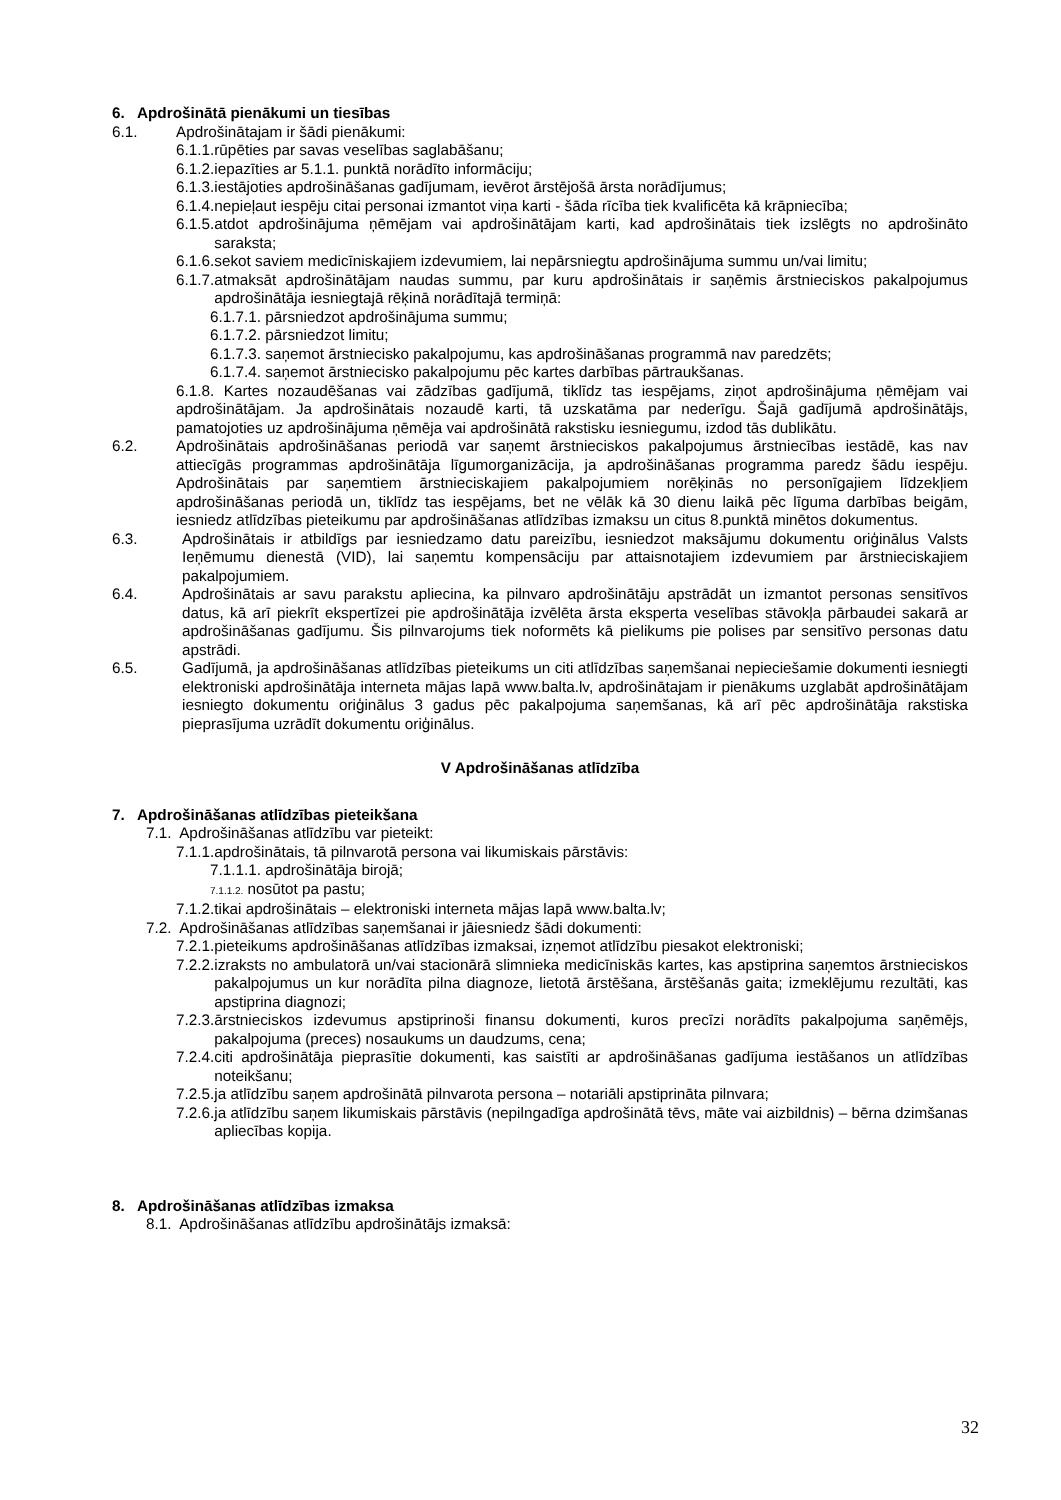6. Apdrošinātā pienākumi un tiesības
6.1. Apdrošinātajam ir šādi pienākumi:
6.1.1.rūpēties par savas veselības saglabāšanu;
6.1.2.iepazīties ar 5.1.1. punktā norādīto informāciju;
6.1.3.iestājoties apdrošināšanas gadījumam, ievērot ārstējošā ārsta norādījumus;
6.1.4.nepieļaut iespēju citai personai izmantot viņa karti - šāda rīcība tiek kvalificēta kā krāpniecība;
6.1.5. atdot apdrošinājuma ņēmējam vai apdrošinātājam karti, kad apdrošinātais tiek izslēgts no apdrošināto saraksta;
6.1.6. sekot saviem medicīniskajiem izdevumiem, lai nepārsniegtu apdrošinājuma summu un/vai limitu;
6.1.7. atmaksāt apdrošinātājam naudas summu, par kuru apdrošinātais ir saņēmis ārstnieciskos pakalpojumus apdrošinātāja iesniegtajā rēķinā norādītajā termiņā:
6.1.7.1. pārsniedzot apdrošinājuma summu;
6.1.7.2. pārsniedzot limitu;
6.1.7.3. saņemot ārstniecisko pakalpojumu, kas apdrošināšanas programmā nav paredzēts;
6.1.7.4. saņemot ārstniecisko pakalpojumu pēc kartes darbības pārtraukšanas.
6.1.8. Kartes nozaudēšanas vai zādzības gadījumā, tiklīdz tas iespējams, ziņot apdrošinājuma ņēmējam vai apdrošinātājam. Ja apdrošinātais nozaudē karti, tā uzskatāma par nederīgu. Šajā gadījumā apdrošinātājs, pamatojoties uz apdrošinājuma ņēmēja vai apdrošinātā rakstisku iesniegumu, izdod tās dublikātu.
6.2. Apdrošinātais apdrošināšanas periodā var saņemt ārstnieciskos pakalpojumus ārstniecības iestādē, kas nav attiecīgās programmas apdrošinātāja līgumorganizācija, ja apdrošināšanas programma paredz šādu iespēju. Apdrošinātais par saņemtiem ārstnieciskajiem pakalpojumiem norēķinās no personīgajiem līdzekļiem apdrošināšanas periodā un, tiklīdz tas iespējams, bet ne vēlāk kā 30 dienu laikā pēc līguma darbības beigām, iesniedz atlīdzības pieteikumu par apdrošināšanas atlīdzības izmaksu un citus 8.punktā minētos dokumentus.
6.3. Apdrošinātais ir atbildīgs par iesniedzamo datu pareizību, iesniedzot maksājumu dokumentu oriģinālus Valsts Ieņēmumu dienestā (VID), lai saņemtu kompensāciju par attaisnotajiem izdevumiem par ārstnieciskajiem pakalpojumiem.
6.4. Apdrošinātais ar savu parakstu apliecina, ka pilnvaro apdrošinātāju apstrādāt un izmantot personas sensitīvos datus, kā arī piekrīt ekspertīzei pie apdrošinātāja izvēlēta ārsta eksperta veselības stāvokļa pārbaudei sakarā ar apdrošināšanas gadījumu. Šis pilnvarojums tiek noformēts kā pielikums pie polises par sensitīvo personas datu apstrādi.
6.5. Gadījumā, ja apdrošināšanas atlīdzības pieteikums un citi atlīdzības saņemšanai nepieciešamie dokumenti iesniegti elektroniski apdrošinātāja interneta mājas lapā www.balta.lv, apdrošinātajam ir pienākums uzglabāt apdrošinātājam iesniegto dokumentu oriģinālus 3 gadus pēc pakalpojuma saņemšanas, kā arī pēc apdrošinātāja rakstiska pieprasījuma uzrādīt dokumentu oriģinālus.
V Apdrošināšanas atlīdzība
7. Apdrošināšanas atlīdzības pieteikšana
7.1. Apdrošināšanas atlīdzību var pieteikt:
7.1.1.apdrošinātais, tā pilnvarotā persona vai likumiskais pārstāvis:
7.1.1.1. apdrošinātāja birojā;
7.1.1.2. nosūtot pa pastu;
7.1.2.tikai apdrošinātais – elektroniski interneta mājas lapā www.balta.lv;
7.2. Apdrošināšanas atlīdzības saņemšanai ir jāiesniedz šādi dokumenti:
7.2.1.pieteikums apdrošināšanas atlīdzības izmaksai, izņemot atlīdzību piesakot elektroniski;
7.2.2. izraksts no ambulatorā un/vai stacionārā slimnieka medicīniskās kartes, kas apstiprina saņemtos ārstnieciskos pakalpojumus un kur norādīta pilna diagnoze, lietotā ārstēšana, ārstēšanās gaita; izmeklējumu rezultāti, kas apstiprina diagnozi;
7.2.3. ārstnieciskos izdevumus apstiprinoši finansu dokumenti, kuros precīzi norādīts pakalpojuma saņēmējs, pakalpojuma (preces) nosaukums un daudzums, cena;
7.2.4. citi apdrošinātāja pieprasītie dokumenti, kas saistīti ar apdrošināšanas gadījuma iestāšanos un atlīdzības noteikšanu;
7.2.5.ja atlīdzību saņem apdrošinātā pilnvarota persona – notariāli apstiprināta pilnvara;
7.2.6. ja atlīdzību saņem likumiskais pārstāvis (nepilngadīga apdrošinātā tēvs, māte vai aizbildnis) – bērna dzimšanas apliecības kopija.
8. Apdrošināšanas atlīdzības izmaksa
8.1. Apdrošināšanas atlīdzību apdrošinātājs izmaksā:
32